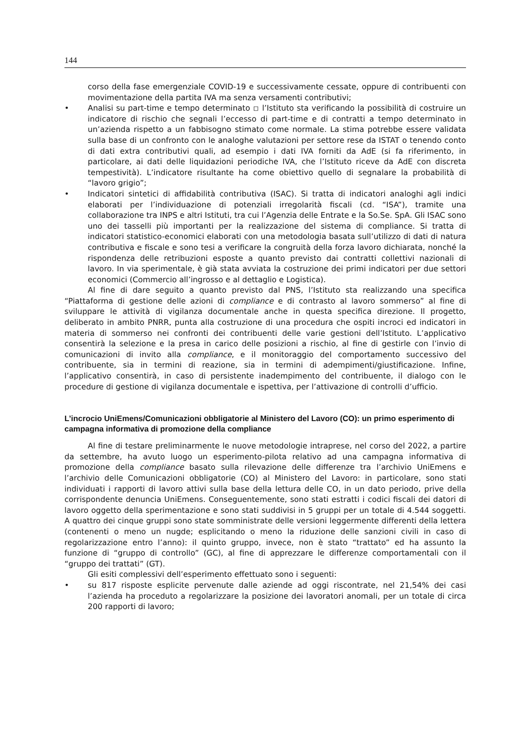144
corso della fase emergenziale COVID-19 e successivamente cessate, oppure di contribuenti con movimentazione della partita IVA ma senza versamenti contributivi;
• Analisi su part-time e tempo determinato ◽ l’Istituto sta verificando la possibilità di costruire un indicatore di rischio che segnali l’eccesso di part-time e di contratti a tempo determinato in un’azienda rispetto a un fabbisogno stimato come normale. La stima potrebbe essere validata sulla base di un confronto con le analoghe valutazioni per settore rese da ISTAT o tenendo conto di dati extra contributivi quali, ad esempio i dati IVA forniti da AdE (si fa riferimento, in particolare, ai dati delle liquidazioni periodiche IVA, che l’Istituto riceve da AdE con discreta tempestività). L’indicatore risultante ha come obiettivo quello di segnalare la probabilità di “lavoro grigio”;
• Indicatori sintetici di affidabilità contributiva (ISAC). Si tratta di indicatori analoghi agli indici elaborati per l’individuazione di potenziali irregolarità fiscali (cd. “ISA”), tramite una collaborazione tra INPS e altri Istituti, tra cui l’Agenzia delle Entrate e la So.Se. SpA. Gli ISAC sono uno dei tasselli più importanti per la realizzazione del sistema di compliance. Si tratta di indicatori statistico-economici elaborati con una metodologia basata sull’utilizzo di dati di natura contributiva e fiscale e sono tesi a verificare la congruità della forza lavoro dichiarata, nonché la rispondenza delle retribuzioni esposte a quanto previsto dai contratti collettivi nazionali di lavoro. In via sperimentale, è già stata avviata la costruzione dei primi indicatori per due settori economici (Commercio all’ingrosso e al dettaglio e Logistica).
Al fine di dare seguito a quanto previsto dal PNS, l’Istituto sta realizzando una specifica “Piattaforma di gestione delle azioni di compliance e di contrasto al lavoro sommerso” al fine di sviluppare le attività di vigilanza documentale anche in questa specifica direzione. Il progetto, deliberato in ambito PNRR, punta alla costruzione di una procedura che ospiti incroci ed indicatori in materia di sommerso nei confronti dei contribuenti delle varie gestioni dell’Istituto. L’applicativo consentirà la selezione e la presa in carico delle posizioni a rischio, al fine di gestirle con l’invio di comunicazioni di invito alla compliance, e il monitoraggio del comportamento successivo del contribuente, sia in termini di reazione, sia in termini di adempimenti/giustificazione. Infine, l’applicativo consentirà, in caso di persistente inadempimento del contribuente, il dialogo con le procedure di gestione di vigilanza documentale e ispettiva, per l’attivazione di controlli d’ufficio.
L’incrocio UniEmens/Comunicazioni obbligatorie al Ministero del Lavoro (CO): un primo esperimento di campagna informativa di promozione della compliance
Al fine di testare preliminarmente le nuove metodologie intraprese, nel corso del 2022, a partire da settembre, ha avuto luogo un esperimento-pilota relativo ad una campagna informativa di promozione della compliance basato sulla rilevazione delle differenze tra l’archivio UniEmens e l’archivio delle Comunicazioni obbligatorie (CO) al Ministero del Lavoro: in particolare, sono stati individuati i rapporti di lavoro attivi sulla base della lettura delle CO, in un dato periodo, prive della corrispondente denuncia UniEmens. Conseguentemente, sono stati estratti i codici fiscali dei datori di lavoro oggetto della sperimentazione e sono stati suddivisi in 5 gruppi per un totale di 4.544 soggetti. A quattro dei cinque gruppi sono state somministrate delle versioni leggermente differenti della lettera (contenenti o meno un nugde; esplicitando o meno la riduzione delle sanzioni civili in caso di regolarizzazione entro l’anno): il quinto gruppo, invece, non è stato “trattato” ed ha assunto la funzione di “gruppo di controllo” (GC), al fine di apprezzare le differenze comportamentali con il “gruppo dei trattati” (GT).
Gli esiti complessivi dell’esperimento effettuato sono i seguenti:
• su 817 risposte esplicite pervenute dalle aziende ad oggi riscontrate, nel 21,54% dei casi l’azienda ha proceduto a regolarizzare la posizione dei lavoratori anomali, per un totale di circa 200 rapporti di lavoro;